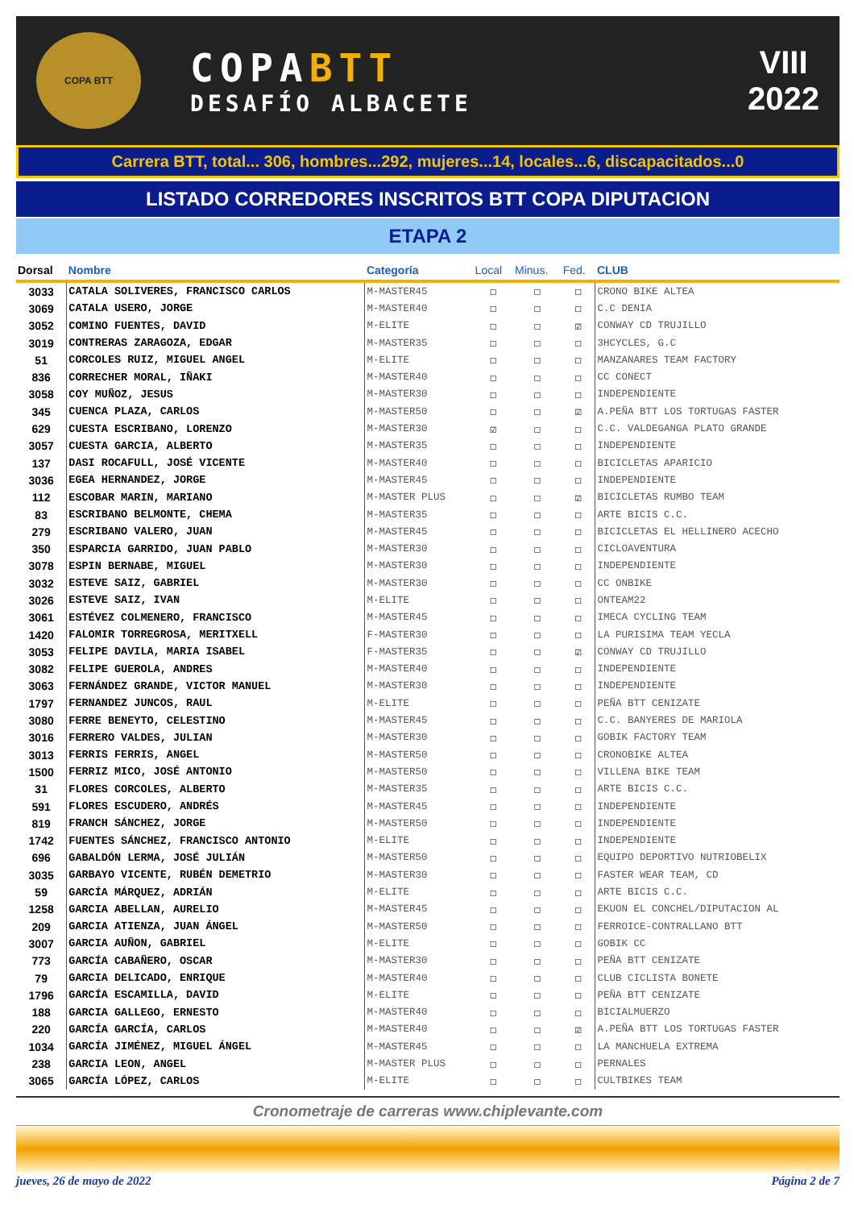COPA BTT
COPABTT
DESAFÍO ALBACETE
VIII
2022
Carrera BTT, total... 306, hombres...292, mujeres...14, locales...6, discapacitados...0
LISTADO CORREDORES INSCRITOS BTT COPA DIPUTACION
ETAPA 2
| Dorsal | Nombre | Categoría | Local | Minus. | Fed. | CLUB |
| --- | --- | --- | --- | --- | --- | --- |
| 3033 | CATALA SOLIVERES, FRANCISCO CARLOS | M-MASTER45 | ☐ | ☐ | ☐ | CRONO BIKE ALTEA |
| 3069 | CATALA USERO, JORGE | M-MASTER40 | ☐ | ☐ | ☐ | C.C DENIA |
| 3052 | COMINO FUENTES, DAVID | M-ELITE | ☐ | ☐ | ☑ | CONWAY CD TRUJILLO |
| 3019 | CONTRERAS ZARAGOZA, EDGAR | M-MASTER35 | ☐ | ☐ | ☐ | 3HCYCLES, G.C |
| 51 | CORCOLES RUIZ, MIGUEL ANGEL | M-ELITE | ☐ | ☐ | ☐ | MANZANARES TEAM FACTORY |
| 836 | CORRECHER MORAL, IÑAKI | M-MASTER40 | ☐ | ☐ | ☐ | CC CONECT |
| 3058 | COY MUÑOZ, JESUS | M-MASTER30 | ☐ | ☐ | ☐ | INDEPENDIENTE |
| 345 | CUENCA PLAZA, CARLOS | M-MASTER50 | ☐ | ☐ | ☑ | A.PEÑA BTT LOS TORTUGAS FASTER |
| 629 | CUESTA ESCRIBANO, LORENZO | M-MASTER30 | ☑ | ☐ | ☐ | C.C. VALDEGANGA PLATO GRANDE |
| 3057 | CUESTA GARCIA, ALBERTO | M-MASTER35 | ☐ | ☐ | ☐ | INDEPENDIENTE |
| 137 | DASI ROCAFULL, JOSÉ VICENTE | M-MASTER40 | ☐ | ☐ | ☐ | BICICLETAS APARICIO |
| 3036 | EGEA HERNANDEZ, JORGE | M-MASTER45 | ☐ | ☐ | ☐ | INDEPENDIENTE |
| 112 | ESCOBAR MARIN, MARIANO | M-MASTER PLUS | ☐ | ☐ | ☑ | BICICLETAS RUMBO TEAM |
| 83 | ESCRIBANO BELMONTE, CHEMA | M-MASTER35 | ☐ | ☐ | ☐ | ARTE BICIS C.C. |
| 279 | ESCRIBANO VALERO, JUAN | M-MASTER45 | ☐ | ☐ | ☐ | BICICLETAS EL HELLINERO ACECHO |
| 350 | ESPARCIA GARRIDO, JUAN PABLO | M-MASTER30 | ☐ | ☐ | ☐ | CICLOAVENTURA |
| 3078 | ESPIN BERNABE, MIGUEL | M-MASTER30 | ☐ | ☐ | ☐ | INDEPENDIENTE |
| 3032 | ESTEVE SAIZ, GABRIEL | M-MASTER30 | ☐ | ☐ | ☐ | CC ONBIKE |
| 3026 | ESTEVE SAIZ, IVAN | M-ELITE | ☐ | ☐ | ☐ | ONTEAM22 |
| 3061 | ESTÉVEZ COLMENERO, FRANCISCO | M-MASTER45 | ☐ | ☐ | ☐ | IMECA CYCLING TEAM |
| 1420 | FALOMIR TORREGROSA, MERITXELL | F-MASTER30 | ☐ | ☐ | ☐ | LA PURISIMA TEAM YECLA |
| 3053 | FELIPE DAVILA, MARIA ISABEL | F-MASTER35 | ☐ | ☐ | ☑ | CONWAY CD TRUJILLO |
| 3082 | FELIPE GUEROLA, ANDRES | M-MASTER40 | ☐ | ☐ | ☐ | INDEPENDIENTE |
| 3063 | FERNÁNDEZ GRANDE, VICTOR MANUEL | M-MASTER30 | ☐ | ☐ | ☐ | INDEPENDIENTE |
| 1797 | FERNANDEZ JUNCOS, RAUL | M-ELITE | ☐ | ☐ | ☐ | PEÑA BTT CENIZATE |
| 3080 | FERRE BENEYTO, CELESTINO | M-MASTER45 | ☐ | ☐ | ☐ | C.C. BANYERES DE MARIOLA |
| 3016 | FERRERO VALDES, JULIAN | M-MASTER30 | ☐ | ☐ | ☐ | GOBIK FACTORY TEAM |
| 3013 | FERRIS FERRIS, ANGEL | M-MASTER50 | ☐ | ☐ | ☐ | CRONOBIKE ALTEA |
| 1500 | FERRIZ MICO, JOSÉ ANTONIO | M-MASTER50 | ☐ | ☐ | ☐ | VILLENA BIKE TEAM |
| 31 | FLORES CORCOLES, ALBERTO | M-MASTER35 | ☐ | ☐ | ☐ | ARTE BICIS C.C. |
| 591 | FLORES ESCUDERO, ANDRÉS | M-MASTER45 | ☐ | ☐ | ☐ | INDEPENDIENTE |
| 819 | FRANCH SÁNCHEZ, JORGE | M-MASTER50 | ☐ | ☐ | ☐ | INDEPENDIENTE |
| 1742 | FUENTES SÁNCHEZ, FRANCISCO ANTONIO | M-ELITE | ☐ | ☐ | ☐ | INDEPENDIENTE |
| 696 | GABALDÓN LERMA, JOSÉ JULIÁN | M-MASTER50 | ☐ | ☐ | ☐ | EQUIPO DEPORTIVO NUTRIOBELIX |
| 3035 | GARBAYO VICENTE, RUBÉN DEMETRIO | M-MASTER30 | ☐ | ☐ | ☐ | FASTER WEAR TEAM, CD |
| 59 | GARCÍA MÁRQUEZ, ADRIÁN | M-ELITE | ☐ | ☐ | ☐ | ARTE BICIS C.C. |
| 1258 | GARCIA ABELLAN, AURELIO | M-MASTER45 | ☐ | ☐ | ☐ | EKUON EL CONCHEL/DIPUTACION AL |
| 209 | GARCIA ATIENZA, JUAN ÁNGEL | M-MASTER50 | ☐ | ☐ | ☐ | FERROICE-CONTRALLANO BTT |
| 3007 | GARCIA AUÑON, GABRIEL | M-ELITE | ☐ | ☐ | ☐ | GOBIK CC |
| 773 | GARCÍA CABAÑERO, OSCAR | M-MASTER30 | ☐ | ☐ | ☐ | PEÑA BTT CENIZATE |
| 79 | GARCIA DELICADO, ENRIQUE | M-MASTER40 | ☐ | ☐ | ☐ | CLUB CICLISTA BONETE |
| 1796 | GARCÍA ESCAMILLA, DAVID | M-ELITE | ☐ | ☐ | ☐ | PEÑA BTT CENIZATE |
| 188 | GARCIA GALLEGO, ERNESTO | M-MASTER40 | ☐ | ☐ | ☐ | BICIALMUERZO |
| 220 | GARCÍA GARCÍA, CARLOS | M-MASTER40 | ☐ | ☐ | ☑ | A.PEÑA BTT LOS TORTUGAS FASTER |
| 1034 | GARCÍA JIMÉNEZ, MIGUEL ÁNGEL | M-MASTER45 | ☐ | ☐ | ☐ | LA MANCHUELA EXTREMA |
| 238 | GARCIA LEON, ANGEL | M-MASTER PLUS | ☐ | ☐ | ☐ | PERNALES |
| 3065 | GARCÍA LÓPEZ, CARLOS | M-ELITE | ☐ | ☐ | ☐ | CULTBIKES TEAM |
Cronometraje de carreras www.chiplevante.com
jueves, 26 de mayo de 2022 Página 2 de 7